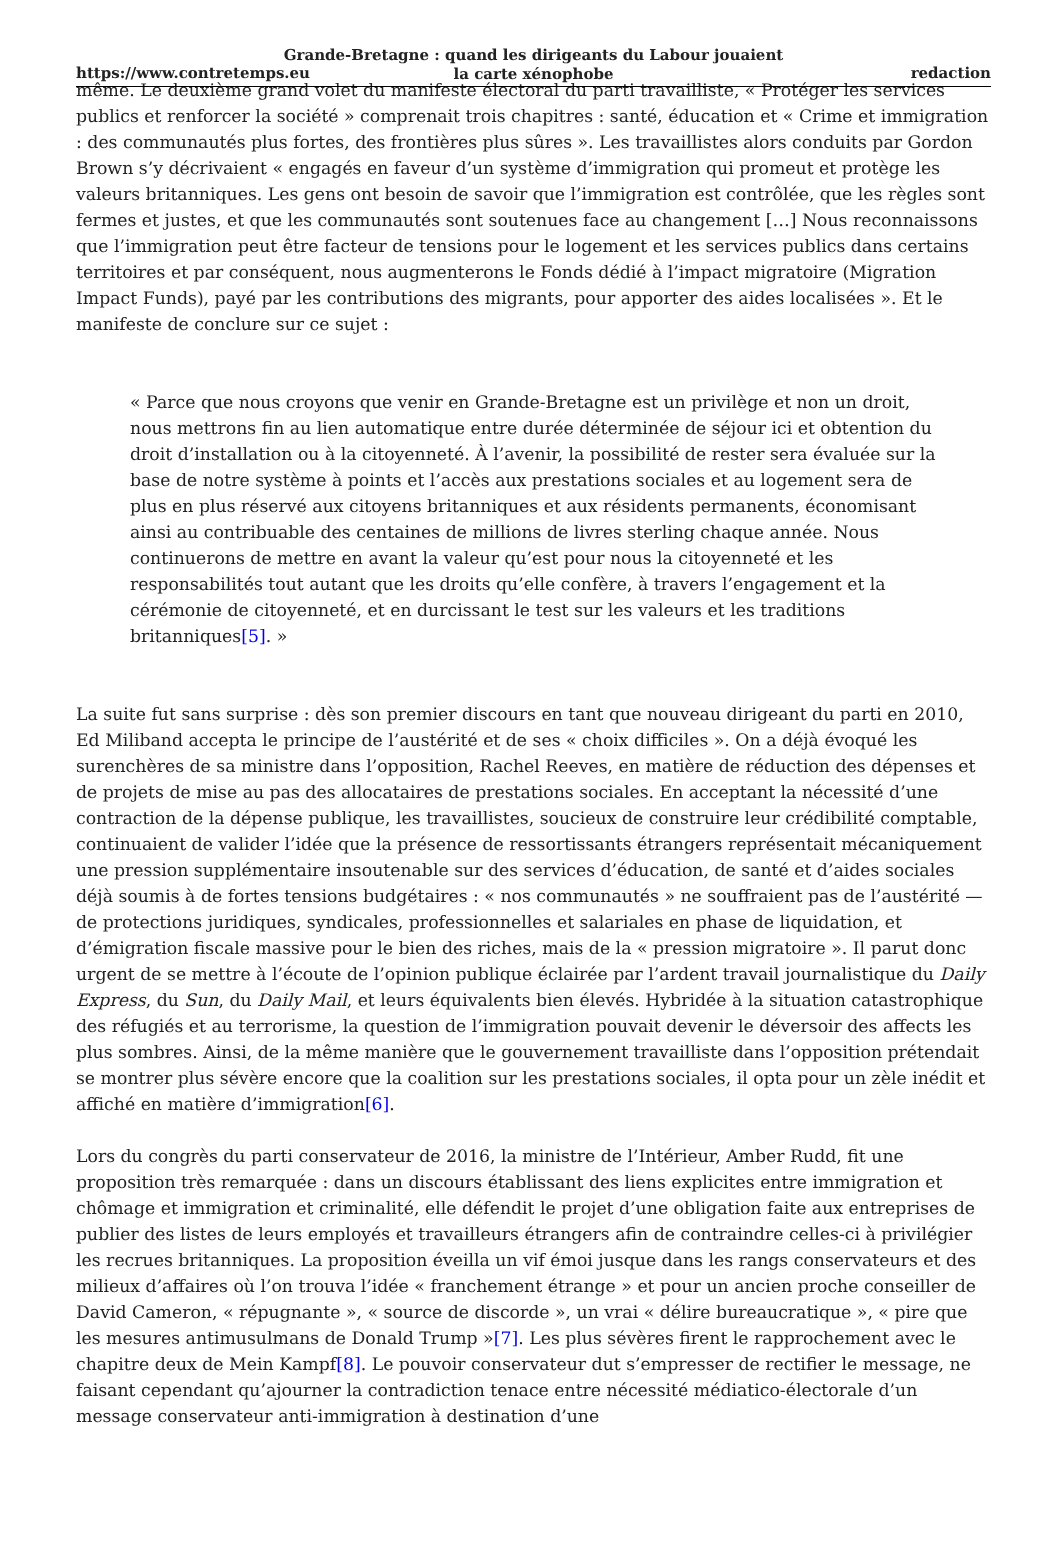https://www.contretemps.eu
Grande-Bretagne : quand les dirigeants du Labour jouaient
la carte xénophobe
redaction
même. Le deuxième grand volet du manifeste électoral du parti travailliste, « Protéger les services publics et renforcer la société » comprenait trois chapitres : santé, éducation et « Crime et immigration : des communautés plus fortes, des frontières plus sûres ». Les travaillistes alors conduits par Gordon Brown s’y décrivaient « engagés en faveur d’un système d’immigration qui promeut et protège les valeurs britanniques. Les gens ont besoin de savoir que l’immigration est contrôlée, que les règles sont fermes et justes, et que les communautés sont soutenues face au changement […] Nous reconnaissons que l’immigration peut être facteur de tensions pour le logement et les services publics dans certains territoires et par conséquent, nous augmenterons le Fonds dédié à l’impact migratoire (Migration Impact Funds), payé par les contributions des migrants, pour apporter des aides localisées ». Et le manifeste de conclure sur ce sujet :
« Parce que nous croyons que venir en Grande-Bretagne est un privilège et non un droit, nous mettrons fin au lien automatique entre durée déterminée de séjour ici et obtention du droit d’installation ou à la citoyenneté. À l’avenir, la possibilité de rester sera évaluée sur la base de notre système à points et l’accès aux prestations sociales et au logement sera de plus en plus réservé aux citoyens britanniques et aux résidents permanents, économisant ainsi au contribuable des centaines de millions de livres sterling chaque année. Nous continuerons de mettre en avant la valeur qu’est pour nous la citoyenneté et les responsabilités tout autant que les droits qu’elle confère, à travers l’engagement et la cérémonie de citoyenneté, et en durcissant le test sur les valeurs et les traditions britanniques[5]. »
La suite fut sans surprise : dès son premier discours en tant que nouveau dirigeant du parti en 2010, Ed Miliband accepta le principe de l’austérité et de ses « choix difficiles ». On a déjà évoqué les surenchères de sa ministre dans l’opposition, Rachel Reeves, en matière de réduction des dépenses et de projets de mise au pas des allocataires de prestations sociales. En acceptant la nécessité d’une contraction de la dépense publique, les travaillistes, soucieux de construire leur crédibilité comptable, continuaient de valider l’idée que la présence de ressortissants étrangers représentait mécaniquement une pression supplémentaire insoutenable sur des services d’éducation, de santé et d’aides sociales déjà soumis à de fortes tensions budgétaires : « nos communautés » ne souffraient pas de l’austérité — de protections juridiques, syndicales, professionnelles et salariales en phase de liquidation, et d’émigration fiscale massive pour le bien des riches, mais de la « pression migratoire ». Il parut donc urgent de se mettre à l’écoute de l’opinion publique éclairée par l’ardent travail journalistique du Daily Express, du Sun, du Daily Mail, et leurs équivalents bien élevés. Hybridée à la situation catastrophique des réfugiés et au terrorisme, la question de l’immigration pouvait devenir le déversoir des affects les plus sombres. Ainsi, de la même manière que le gouvernement travailliste dans l’opposition prétendait se montrer plus sévère encore que la coalition sur les prestations sociales, il opta pour un zèle inédit et affiché en matière d’immigration[6].
Lors du congrès du parti conservateur de 2016, la ministre de l’Intérieur, Amber Rudd, fit une proposition très remarquée : dans un discours établissant des liens explicites entre immigration et chômage et immigration et criminalité, elle défendit le projet d’une obligation faite aux entreprises de publier des listes de leurs employés et travailleurs étrangers afin de contraindre celles-ci à privilégier les recrues britanniques. La proposition éveilla un vif émoi jusque dans les rangs conservateurs et des milieux d’affaires où l’on trouva l’idée « franchement étrange » et pour un ancien proche conseiller de David Cameron, « répugnante », « source de discorde », un vrai « délire bureaucratique », « pire que les mesures antimusulmans de Donald Trump »[7]. Les plus sévères firent le rapprochement avec le chapitre deux de Mein Kampf[8]. Le pouvoir conservateur dut s’empresser de rectifier le message, ne faisant cependant qu’ajourner la contradiction tenace entre nécessité médiatico-électorale d’un message conservateur anti-immigration à destination d’une